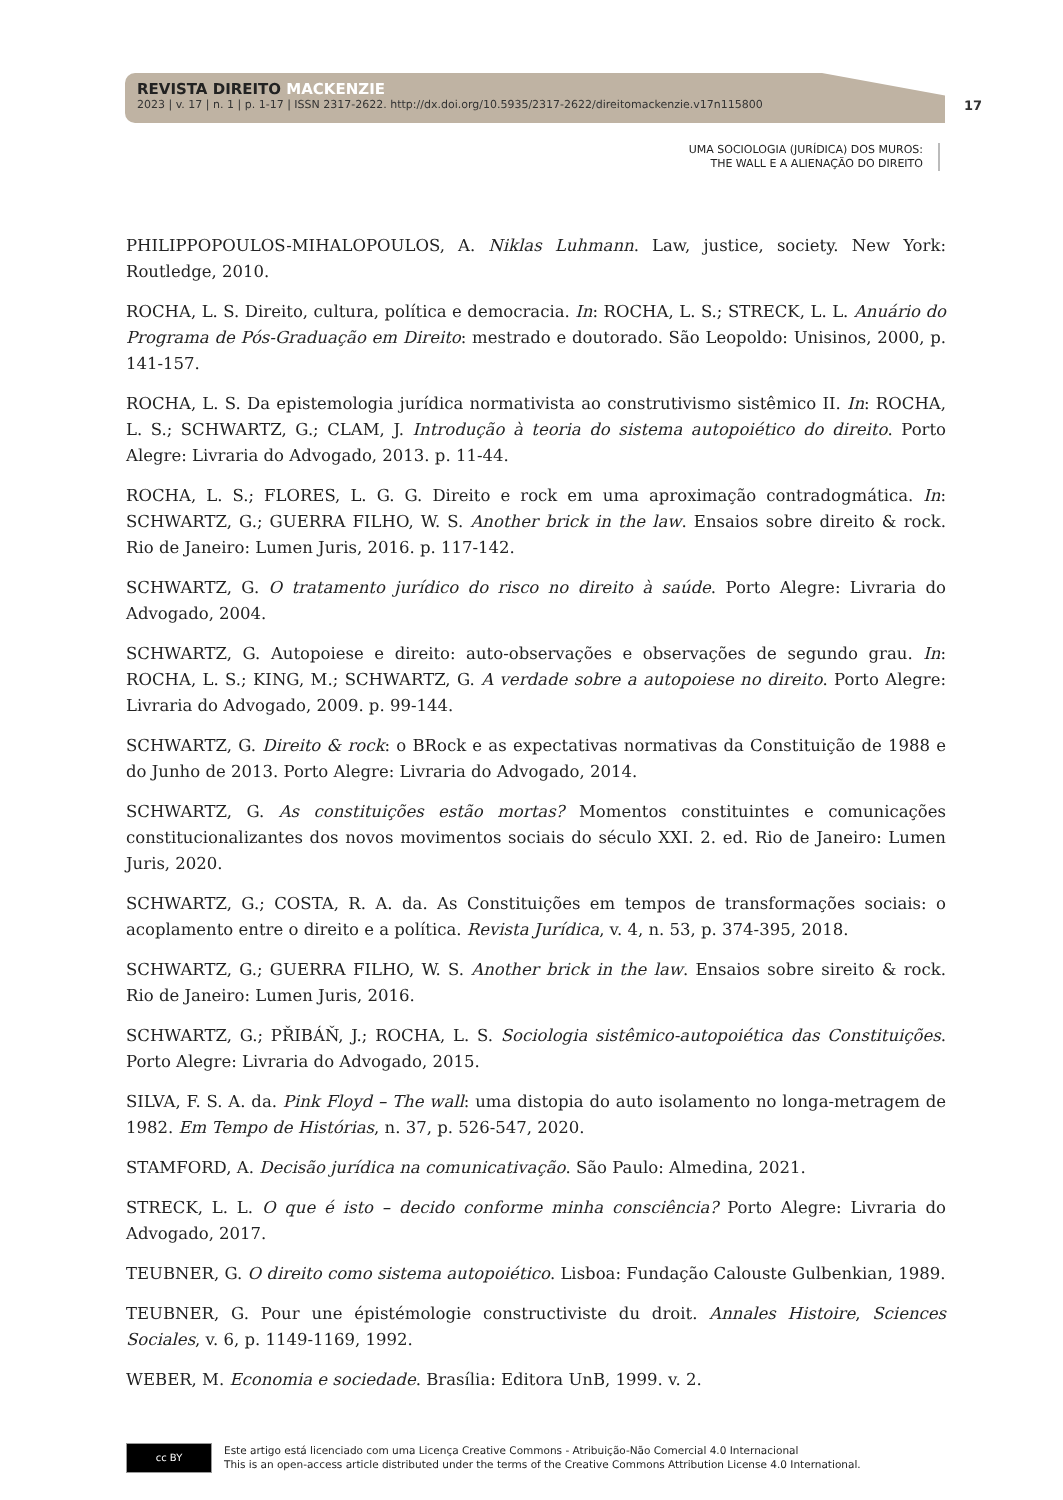REVISTA DIREITO MACKENZIE
2023 | v. 17 | n. 1 | p. 1-17 | ISSN 2317-2622. http://dx.doi.org/10.5935/2317-2622/direitomackenzie.v17n115800
17
UMA SOCIOLOGIA (JURÍDICA) DOS MUROS:
THE WALL E A ALIENAÇÃO DO DIREITO
PHILIPPOPOULOS-MIHALOPOULOS, A. Niklas Luhmann. Law, justice, society. New York: Routledge, 2010.
ROCHA, L. S. Direito, cultura, política e democracia. In: ROCHA, L. S.; STRECK, L. L. Anuário do Programa de Pós-Graduação em Direito: mestrado e doutorado. São Leopoldo: Unisinos, 2000, p. 141-157.
ROCHA, L. S. Da epistemologia jurídica normativista ao construtivismo sistêmico II. In: ROCHA, L. S.; SCHWARTZ, G.; CLAM, J. Introdução à teoria do sistema autopoiético do direito. Porto Alegre: Livraria do Advogado, 2013. p. 11-44.
ROCHA, L. S.; FLORES, L. G. G. Direito e rock em uma aproximação contradogmática. In: SCHWARTZ, G.; GUERRA FILHO, W. S. Another brick in the law. Ensaios sobre direito & rock. Rio de Janeiro: Lumen Juris, 2016. p. 117-142.
SCHWARTZ, G. O tratamento jurídico do risco no direito à saúde. Porto Alegre: Livraria do Advogado, 2004.
SCHWARTZ, G. Autopoiese e direito: auto-observações e observações de segundo grau. In: ROCHA, L. S.; KING, M.; SCHWARTZ, G. A verdade sobre a autopoiese no direito. Porto Alegre: Livraria do Advogado, 2009. p. 99-144.
SCHWARTZ, G. Direito & rock: o BRock e as expectativas normativas da Constituição de 1988 e do Junho de 2013. Porto Alegre: Livraria do Advogado, 2014.
SCHWARTZ, G. As constituições estão mortas? Momentos constituintes e comunicações constitucionalizantes dos novos movimentos sociais do século XXI. 2. ed. Rio de Janeiro: Lumen Juris, 2020.
SCHWARTZ, G.; COSTA, R. A. da. As Constituições em tempos de transformações sociais: o acoplamento entre o direito e a política. Revista Jurídica, v. 4, n. 53, p. 374-395, 2018.
SCHWARTZ, G.; GUERRA FILHO, W. S. Another brick in the law. Ensaios sobre sireito & rock. Rio de Janeiro: Lumen Juris, 2016.
SCHWARTZ, G.; PŘIBÁŇ, J.; ROCHA, L. S. Sociologia sistêmico-autopoiética das Constituições. Porto Alegre: Livraria do Advogado, 2015.
SILVA, F. S. A. da. Pink Floyd – The wall: uma distopia do auto isolamento no longa-metragem de 1982. Em Tempo de Histórias, n. 37, p. 526-547, 2020.
STAMFORD, A. Decisão jurídica na comunicativação. São Paulo: Almedina, 2021.
STRECK, L. L. O que é isto – decido conforme minha consciência? Porto Alegre: Livraria do Advogado, 2017.
TEUBNER, G. O direito como sistema autopoiético. Lisboa: Fundação Calouste Gulbenkian, 1989.
TEUBNER, G. Pour une épistémologie constructiviste du droit. Annales Histoire, Sciences Sociales, v. 6, p. 1149-1169, 1992.
WEBER, M. Economia e sociedade. Brasília: Editora UnB, 1999. v. 2.
cc BY
Este artigo está licenciado com uma Licença Creative Commons - Atribuição-Não Comercial 4.0 Internacional
This is an open-access article distributed under the terms of the Creative Commons Attribution License 4.0 International.